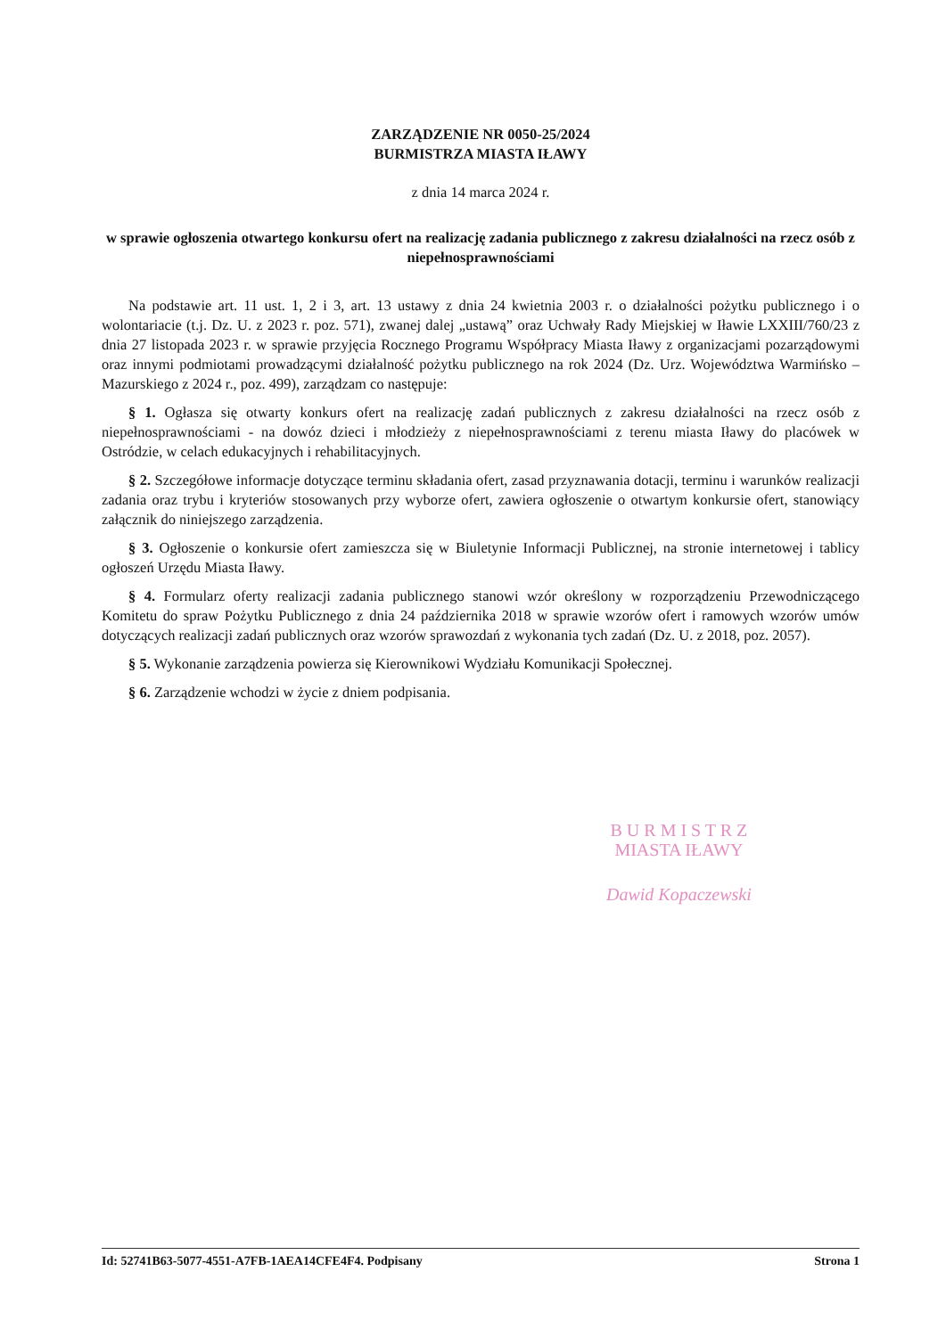ZARZĄDZENIE NR 0050-25/2024
BURMISTRZA MIASTA IŁAWY
z dnia 14 marca 2024 r.
w sprawie ogłoszenia otwartego konkursu ofert na realizację zadania publicznego z zakresu działalności na rzecz osób z niepełnosprawnościami
Na podstawie art. 11 ust. 1, 2 i 3, art. 13 ustawy z dnia 24 kwietnia 2003 r. o działalności pożytku publicznego i o wolontariacie (t.j. Dz. U. z 2023 r. poz. 571), zwanej dalej „ustawą” oraz Uchwały Rady Miejskiej w Iławie LXXIII/760/23 z dnia 27 listopada 2023 r. w sprawie przyjęcia Rocznego Programu Współpracy Miasta Iławy z organizacjami pozarządowymi oraz innymi podmiotami prowadzącymi działalność pożytku publicznego na rok 2024 (Dz. Urz. Województwa Warmińsko – Mazurskiego z 2024 r., poz. 499), zarządzam co następuje:
§ 1. Ogłasza się otwarty konkurs ofert na realizację zadań publicznych z zakresu działalności na rzecz osób z niepełnosprawnościami - na dowóz dzieci i młodzieży z niepełnosprawnościami z terenu miasta Iławy do placówek w Ostródzie, w celach edukacyjnych i rehabilitacyjnych.
§ 2. Szczegółowe informacje dotyczące terminu składania ofert, zasad przyznawania dotacji, terminu i warunków realizacji zadania oraz trybu i kryteriów stosowanych przy wyborze ofert, zawiera ogłoszenie o otwartym konkursie ofert, stanowiący załącznik do niniejszego zarządzenia.
§ 3. Ogłoszenie o konkursie ofert zamieszcza się w Biuletynie Informacji Publicznej, na stronie internetowej i tablicy ogłoszeń Urzędu Miasta Iławy.
§ 4. Formularz oferty realizacji zadania publicznego stanowi wzór określony w rozporządzeniu Przewodniczącego Komitetu do spraw Pożytku Publicznego z dnia 24 października 2018 w sprawie wzorów ofert i ramowych wzorów umów dotyczących realizacji zadań publicznych oraz wzorów sprawozdań z wykonania tych zadań (Dz. U. z 2018, poz. 2057).
§ 5. Wykonanie zarządzenia powierza się Kierownikowi Wydziału Komunikacji Społecznej.
§ 6. Zarządzenie wchodzi w życie z dniem podpisania.
B U R M I S T R Z
MIASTA IŁAWY
Dawid Kopaczewski
Id: 52741B63-5077-4551-A7FB-1AEA14CFE4F4. Podpisany Strona 1